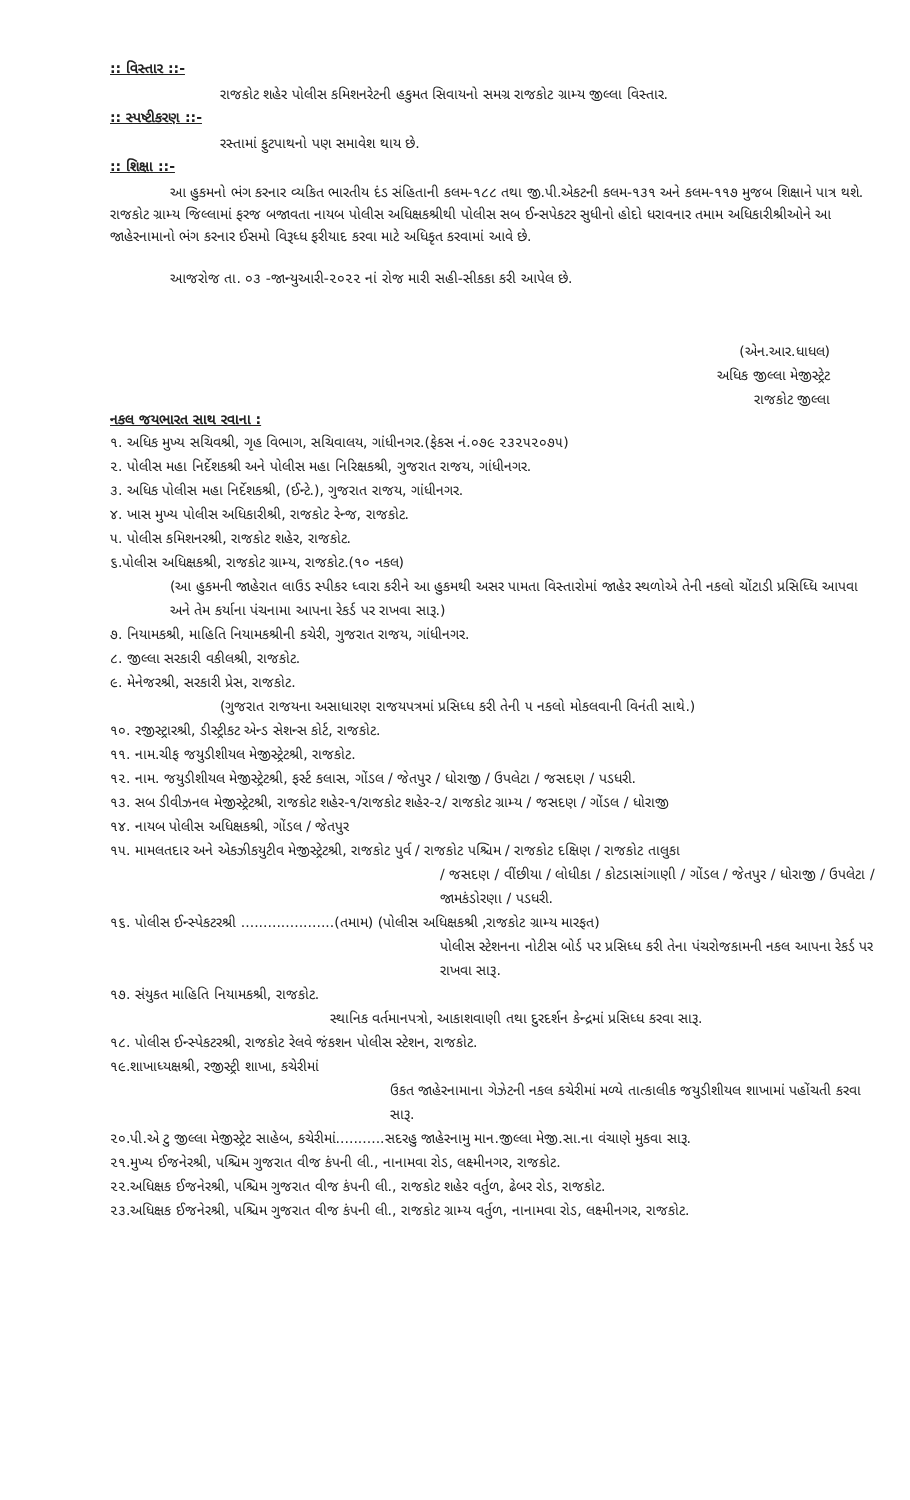:: વિસ્તાર ::-
રાજકોટ શહેર પોલીસ કમિશનરેટની હકુમત સિવાયનો સમગ્ર રાજકોટ ગ્રામ્ય જીલ્લા વિસ્તાર.
:: સ્પષ્ટીકરણ ::-
રસ્તામાં ફુટપાથનો પણ સમાવેશ થાય છે.
:: શિક્ષા ::-
આ હુકમનો ભંગ કરનાર વ્યકિત ભારતીય દંડ સંહિતાની કલમ-૧૮૮ તથા જી.પી.એકટની કલમ-૧૩૧ અને કલમ-૧૧૭ મુજબ શિક્ષાને પાત્ર થશે. રાજકોટ ગ્રામ્ય જિલ્લામાં ફરજ બજાવતા નાયબ પોલીસ અધિક્ષકશ્રીથી પોલીસ સબ ઈન્સપેકટર સુધીનો હોદો ધરાવનાર તમામ અધિકારીશ્રીઓને આ જાહેરનામાનો ભંગ કરનાર ઈસમો વિરૂધ્ધ ફરીયાદ કરવા માટે અધિકૃત કરવામાં આવે છે.
આજરોજ તા. ૦૩ -જાન્યુઆરી-૨૦૨૨ નાં રોજ મારી સહી-સીકકા કરી આપેલ છે.
(એન.આર.ધાધલ)
અધિક જીલ્લા મેજીસ્ટ્રેટ
રાજકોટ જીલ્લા
નકલ જયભારત સાથ રવાના :
૧. અધિક મુખ્ય સચિવશ્રી, ગૃહ વિભાગ, સચિવાલય, ગાંધીનગર.(ફેકસ નં.૦૭૯ ૨૩૨૫૨૦૭૫)
૨. પોલીસ મહા નિર્દેશકશ્રી અને પોલીસ મહા નિરિક્ષકશ્રી, ગુજરાત રાજય, ગાંધીનગર.
૩. અધિક પોલીસ મહા નિર્દેશકશ્રી, (ઈન્ટે.), ગુજરાત રાજય, ગાંધીનગર.
૪. ખાસ મુખ્ય પોલીસ અધિકારીશ્રી, રાજકોટ રેન્જ, રાજકોટ.
૫. પોલીસ કમિશનરશ્રી, રાજકોટ શહેર, રાજકોટ.
૬.પોલીસ અધિક્ષકશ્રી, રાજકોટ ગ્રામ્ય, રાજકોટ.(૧૦ નકલ)
(આ હુકમની જાહેરાત લાઉડ સ્પીકર ધ્વારા કરીને આ હુકમથી અસર પામતા વિસ્તારોમાં જાહેર સ્થળોએ તેની નકલો ચોંટાડી પ્રસિધ્ધિ આપવા અને તેમ કર્યાના પંચનામા આપના રેકર્ડ પર રાખવા સારૂ.)
૭. નિયામકશ્રી, માહિતિ નિયામકશ્રીની કચેરી, ગુજરાત રાજય, ગાંધીનગર.
૮. જીલ્લા સરકારી વકીલશ્રી, રાજકોટ.
૯. મેનેજરશ્રી, સરકારી પ્રેસ, રાજકોટ.
(ગુજરાત રાજયના અસાધારણ રાજયપત્રમાં પ્રસિધ્ધ કરી તેની ૫ નકલો મોકલવાની વિનંતી સાથે.)
૧૦. રજીસ્ટ્રારશ્રી, ડીસ્ટ્રીકટ એન્ડ સેશન્સ કોર્ટ, રાજકોટ.
૧૧. નામ.ચીફ જયુડીશીયલ મેજીસ્ટ્રેટશ્રી, રાજકોટ.
૧૨. નામ. જયુડીશીયલ મેજીસ્ટ્રેટશ્રી, ફર્સ્ટ કલાસ, ગોંડલ / જેતપુર / ધોરાજી / ઉપલેટા / જસદણ / પડધરી.
૧૩. સબ ડીવીઝનલ મેજીસ્ટ્રેટશ્રી, રાજકોટ શહેર-૧/રાજકોટ શહેર-૨/ રાજકોટ ગ્રામ્ય / જસદણ / ગોંડલ / ધોરાજી
૧૪. નાયબ પોલીસ અધિક્ષકશ્રી, ગોંડલ / જેતપુર
૧૫. મામલતદાર અને એકઝીકયુટીવ મેજીસ્ટ્રેટશ્રી, રાજકોટ પુર્વ / રાજકોટ પશ્ચિમ / રાજકોટ દક્ષિણ / રાજકોટ તાલુકા
/ જસદણ / વીંછીયા / લોધીકા / કોટડાસાંગાણી / ગોંડલ / જેતપુર / ધોરાજી / ઉપલેટા / જામકંડોરણા / પડધરી.
૧૬. પોલીસ ઈન્સ્પેકટરશ્રી .....................(તમામ) (પોલીસ અધિક્ષકશ્રી ,રાજકોટ ગ્રામ્ય મારફત)
પોલીસ સ્ટેશનના નોટીસ બોર્ડ પર પ્રસિધ્ધ કરી તેના પંચરોજકામની નકલ આપના રેકર્ડ પર રાખવા સારૂ.
૧૭. સંયુકત માહિતિ નિયામકશ્રી, રાજકોટ.
સ્થાનિક વર્તમાનપત્રો, આકાશવાણી તથા દુરદર્શન કેન્દ્રમાં પ્રસિધ્ધ કરવા સારૂ.
૧૮. પોલીસ ઈન્સ્પેકટરશ્રી, રાજકોટ રેલવે જંકશન પોલીસ સ્ટેશન, રાજકોટ.
૧૯.શાખાધ્યક્ષશ્રી, રજીસ્ટ્રી શાખા, કચેરીમાં
ઉકત જાહેરનામાના ગેઝેટની નકલ કચેરીમાં મળ્યે તાત્કાલીક જયુડીશીયલ શાખામાં પહોંચતી કરવા સારૂ.
૨૦.પી.એ ટુ જીલ્લા મેજીસ્ટ્રેટ સાહેબ, કચેરીમાં...........સદરહુ જાહેરનામુ માન.જીલ્લા મેજી.સા.ના વંચાણે મુકવા સારૂ.
૨૧.મુખ્ય ઈજનેરશ્રી, પશ્ચિમ ગુજરાત વીજ કંપની લી., નાનામવા રોડ, લક્ષ્મીનગર, રાજકોટ.
૨૨.અધિક્ષક ઈજનેરશ્રી, પશ્ચિમ ગુજરાત વીજ કંપની લી., રાજકોટ શહેર વર્તુળ, ઢેબર રોડ, રાજકોટ.
૨૩.અધિક્ષક ઈજનેરશ્રી, પશ્ચિમ ગુજરાત વીજ કંપની લી., રાજકોટ ગ્રામ્ય વર્તુળ, નાનામવા રોડ, લક્ષ્મીનગર, રાજકોટ.